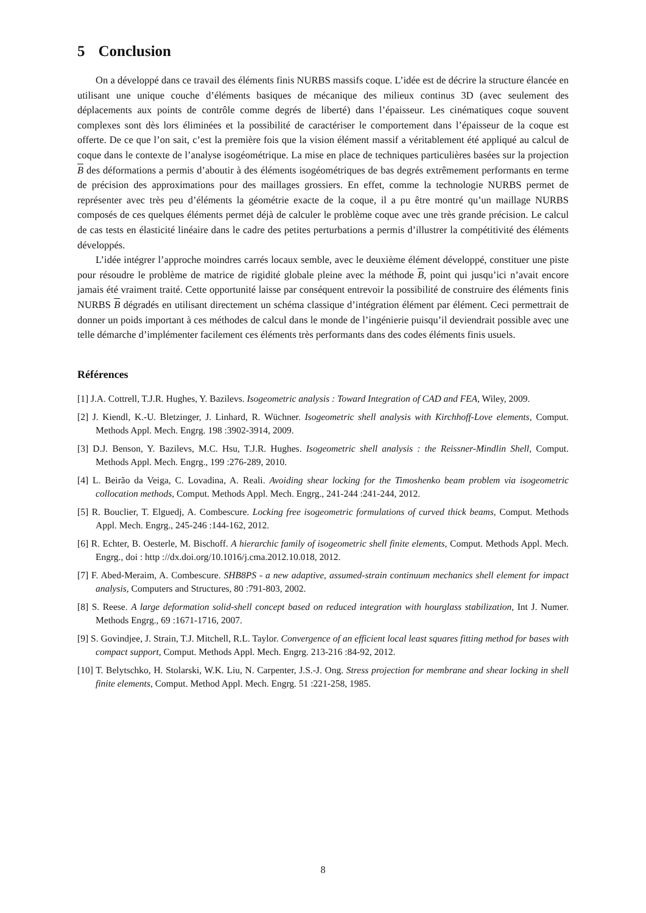5 Conclusion
On a développé dans ce travail des éléments finis NURBS massifs coque. L’idée est de décrire la structure élancée en utilisant une unique couche d’éléments basiques de mécanique des milieux continus 3D (avec seulement des déplacements aux points de contrôle comme degrés de liberté) dans l’épaisseur. Les cinématiques coque souvent complexes sont dès lors éliminées et la possibilité de caractériser le comportement dans l’épaisseur de la coque est offerte. De ce que l’on sait, c’est la première fois que la vision élément massif a véritablement été appliqué au calcul de coque dans le contexte de l’analyse isogéométrique. La mise en place de techniques particulières basées sur la projection B des déformations a permis d’aboutir à des éléments isogéométriques de bas degrés extrêmement performants en terme de précision des approximations pour des maillages grossiers. En effet, comme la technologie NURBS permet de représenter avec très peu d’éléments la géométrie exacte de la coque, il a pu être montré qu’un maillage NURBS composés de ces quelques éléments permet déjà de calculer le problème coque avec une très grande précision. Le calcul de cas tests en élasticité linéaire dans le cadre des petites perturbations a permis d’illustrer la compétitivité des éléments développés.
L’idée intégrer l’approche moindres carrés locaux semble, avec le deuxième élément développé, constituer une piste pour résoudre le problème de matrice de rigidité globale pleine avec la méthode B, point qui jusqu’ici n’avait encore jamais été vraiment traité. Cette opportunité laisse par conséquent entrevoir la possibilité de construire des éléments finis NURBS B dégradés en utilisant directement un schéma classique d’intégration élément par élément. Ceci permettrait de donner un poids important à ces méthodes de calcul dans le monde de l’ingénierie puisqu’il deviendrait possible avec une telle démarche d’implémenter facilement ces éléments très performants dans des codes éléments finis usuels.
Références
[1] J.A. Cottrell, T.J.R. Hughes, Y. Bazilevs. Isogeometric analysis : Toward Integration of CAD and FEA, Wiley, 2009.
[2] J. Kiendl, K.-U. Bletzinger, J. Linhard, R. Wüchner. Isogeometric shell analysis with Kirchhoff-Love elements, Comput. Methods Appl. Mech. Engrg. 198 :3902-3914, 2009.
[3] D.J. Benson, Y. Bazilevs, M.C. Hsu, T.J.R. Hughes. Isogeometric shell analysis : the Reissner-Mindlin Shell, Comput. Methods Appl. Mech. Engrg., 199 :276-289, 2010.
[4] L. Beirão da Veiga, C. Lovadina, A. Reali. Avoiding shear locking for the Timoshenko beam problem via isogeometric collocation methods, Comput. Methods Appl. Mech. Engrg., 241-244 :241-244, 2012.
[5] R. Bouclier, T. Elguedj, A. Combescure. Locking free isogeometric formulations of curved thick beams, Comput. Methods Appl. Mech. Engrg., 245-246 :144-162, 2012.
[6] R. Echter, B. Oesterle, M. Bischoff. A hierarchic family of isogeometric shell finite elements, Comput. Methods Appl. Mech. Engrg., doi : http ://dx.doi.org/10.1016/j.cma.2012.10.018, 2012.
[7] F. Abed-Meraim, A. Combescure. SHB8PS - a new adaptive, assumed-strain continuum mechanics shell element for impact analysis, Computers and Structures, 80 :791-803, 2002.
[8] S. Reese. A large deformation solid-shell concept based on reduced integration with hourglass stabilization, Int J. Numer. Methods Engrg., 69 :1671-1716, 2007.
[9] S. Govindjee, J. Strain, T.J. Mitchell, R.L. Taylor. Convergence of an efficient local least squares fitting method for bases with compact support, Comput. Methods Appl. Mech. Engrg. 213-216 :84-92, 2012.
[10] T. Belytschko, H. Stolarski, W.K. Liu, N. Carpenter, J.S.-J. Ong. Stress projection for membrane and shear locking in shell finite elements, Comput. Method Appl. Mech. Engrg. 51 :221-258, 1985.
8